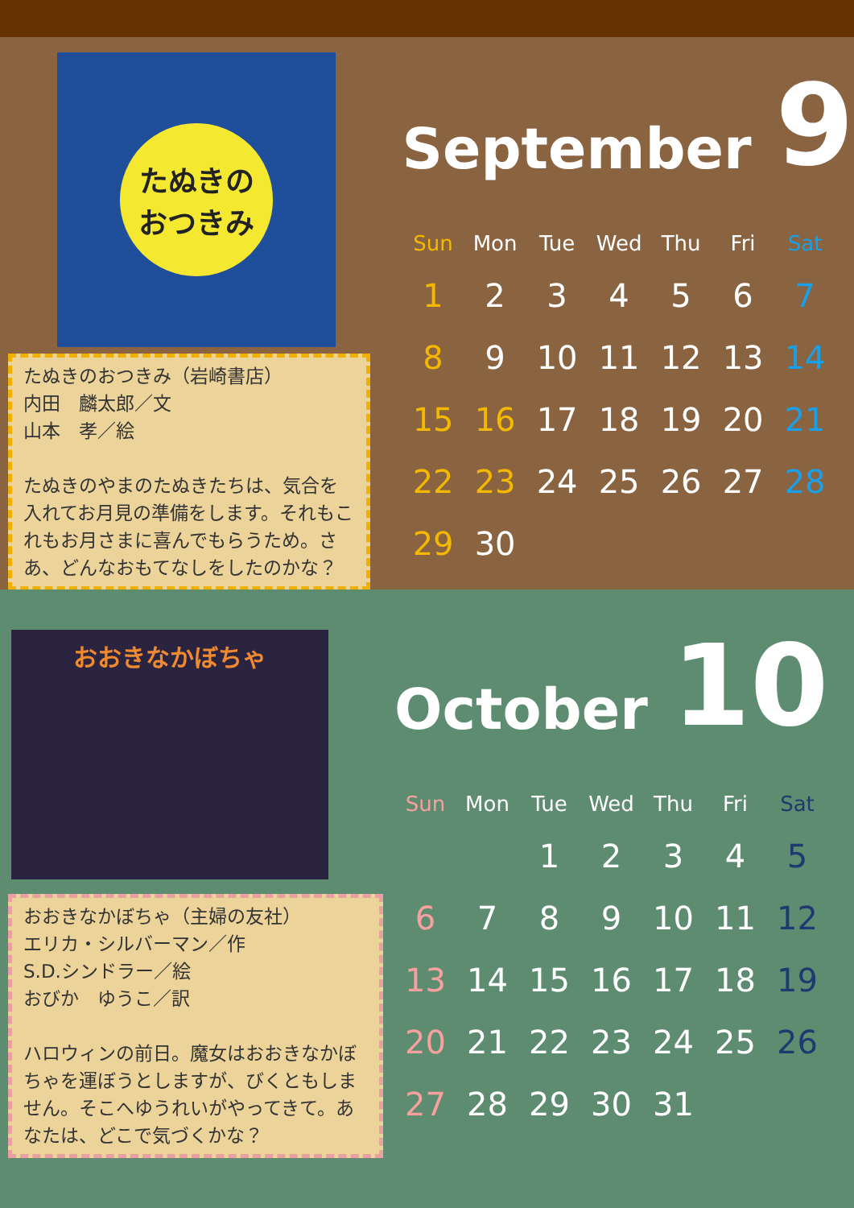たぬきの
おつきみ
たぬきのおつきみ（岩崎書店）
内田　麟太郎／文
山本　孝／絵
たぬきのやまのたぬきたちは、気合を入れてお月見の準備をします。それもこれもお月さまに喜んでもらうため。さあ、どんなおもてなしをしたのかな？
September 9
| Sun | Mon | Tue | Wed | Thu | Fri | Sat |
| --- | --- | --- | --- | --- | --- | --- |
| 1 | 2 | 3 | 4 | 5 | 6 | 7 |
| 8 | 9 | 10 | 11 | 12 | 13 | 14 |
| 15 | 16 | 17 | 18 | 19 | 20 | 21 |
| 22 | 23 | 24 | 25 | 26 | 27 | 28 |
| 29 | 30 | | | | | |
おおきなかぼちゃ
おおきなかぼちゃ（主婦の友社）
エリカ・シルバーマン／作
S.D.シンドラー／絵
おびか　ゆうこ／訳
ハロウィンの前日。魔女はおおきなかぼちゃを運ぼうとしますが、びくともしません。そこへゆうれいがやってきて。あなたは、どこで気づくかな？
October 10
| Sun | Mon | Tue | Wed | Thu | Fri | Sat |
| --- | --- | --- | --- | --- | --- | --- |
| | | 1 | 2 | 3 | 4 | 5 |
| 6 | 7 | 8 | 9 | 10 | 11 | 12 |
| 13 | 14 | 15 | 16 | 17 | 18 | 19 |
| 20 | 21 | 22 | 23 | 24 | 25 | 26 |
| 27 | 28 | 29 | 30 | 31 | | |